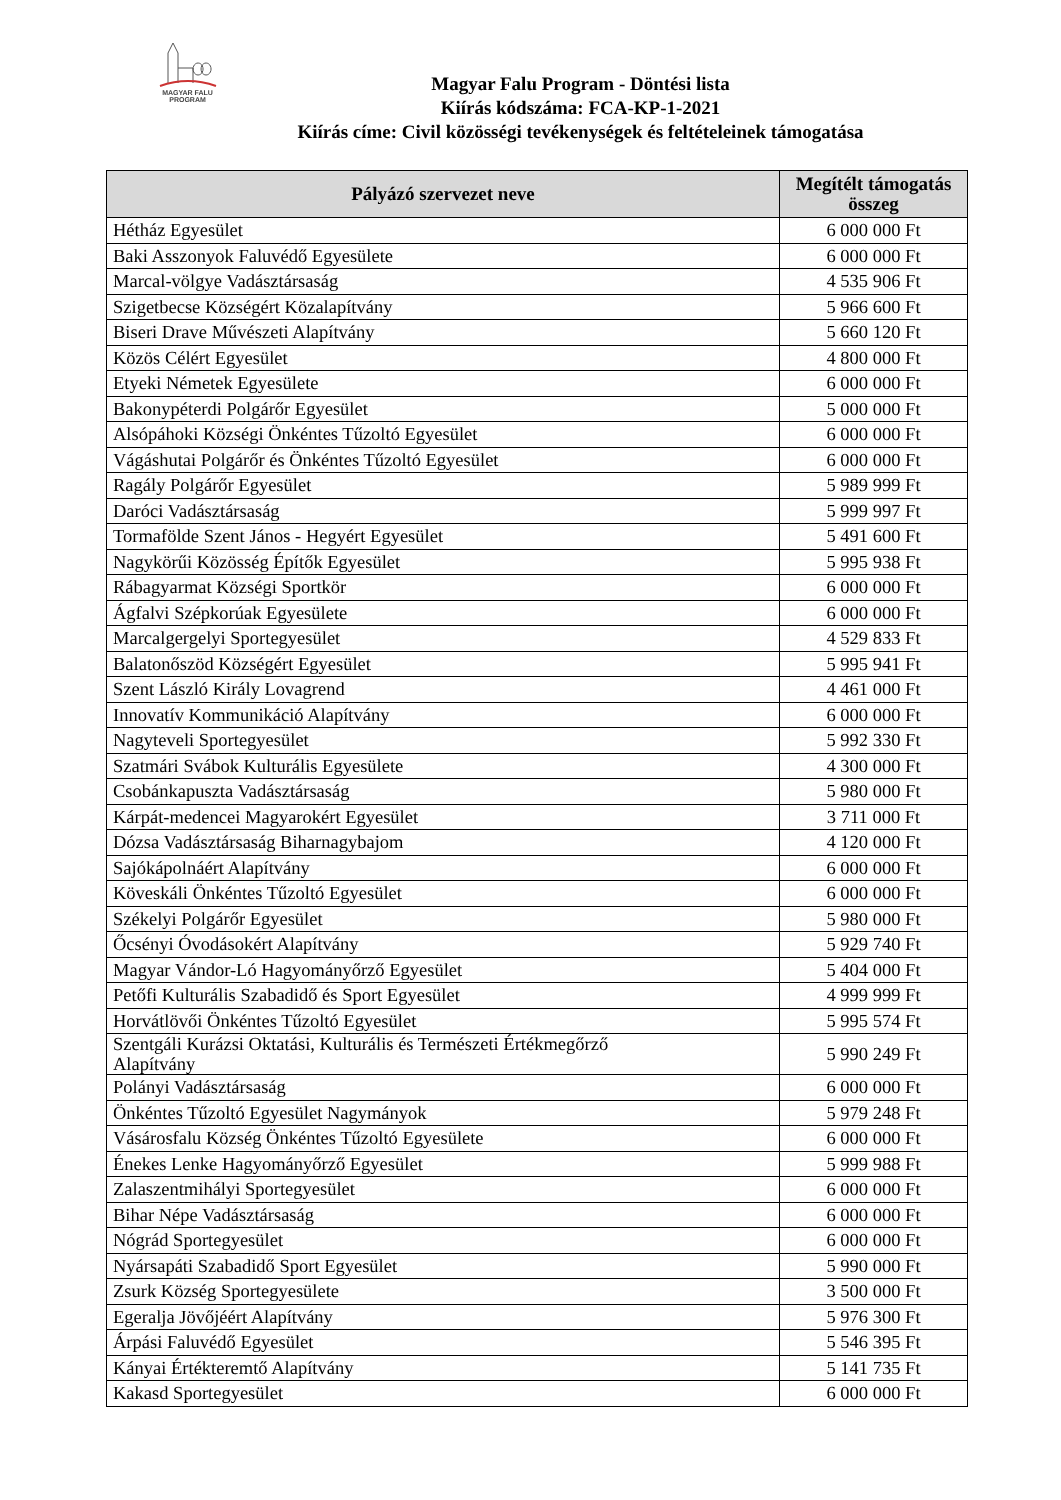MAGYAR FALU PROGRAM
Magyar Falu Program - Döntési lista
Kiírás kódszáma: FCA-KP-1-2021
Kiírás címe: Civil közösségi tevékenységek és feltételeinek támogatása
| Pályázó szervezet neve | Megítélt támogatás összeg |
| --- | --- |
| Hétház Egyesület | 6 000 000 Ft |
| Baki Asszonyok Faluvédő Egyesülete | 6 000 000 Ft |
| Marcal-völgye Vadásztársaság | 4 535 906 Ft |
| Szigetbecse Községért Közalapítvány | 5 966 600 Ft |
| Biseri Drave Művészeti Alapítvány | 5 660 120 Ft |
| Közös Célért Egyesület | 4 800 000 Ft |
| Etyeki Németek Egyesülete | 6 000 000 Ft |
| Bakonypéterdi Polgárőr Egyesület | 5 000 000 Ft |
| Alsópáhoki Községi Önkéntes Tűzoltó Egyesület | 6 000 000 Ft |
| Vágáshutai Polgárőr és Önkéntes Tűzoltó Egyesület | 6 000 000 Ft |
| Ragály Polgárőr Egyesület | 5 989 999 Ft |
| Daróci Vadásztársaság | 5 999 997 Ft |
| Tormafölde Szent János - Hegyért Egyesület | 5 491 600 Ft |
| Nagykörűi Közösség Építők Egyesület | 5 995 938 Ft |
| Rábagyarmat Községi Sportkör | 6 000 000 Ft |
| Ágfalvi Szépkorúak Egyesülete | 6 000 000 Ft |
| Marcalgergelyi Sportegyesület | 4 529 833 Ft |
| Balatonőszöd Községért Egyesület | 5 995 941 Ft |
| Szent László Király Lovagrend | 4 461 000 Ft |
| Innovatív Kommunikáció Alapítvány | 6 000 000 Ft |
| Nagyteveli Sportegyesület | 5 992 330 Ft |
| Szatmári Svábok Kulturális Egyesülete | 4 300 000 Ft |
| Csobánkapuszta Vadásztársaság | 5 980 000 Ft |
| Kárpát-medencei Magyarokért Egyesület | 3 711 000 Ft |
| Dózsa Vadásztársaság Biharnagybajom | 4 120 000 Ft |
| Sajókápolnáért Alapítvány | 6 000 000 Ft |
| Köveskáli Önkéntes Tűzoltó Egyesület | 6 000 000 Ft |
| Székelyi Polgárőr Egyesület | 5 980 000 Ft |
| Őcsényi Óvodásokért Alapítvány | 5 929 740 Ft |
| Magyar Vándor-Ló Hagyományőrző Egyesület | 5 404 000 Ft |
| Petőfi Kulturális Szabadidő és Sport Egyesület | 4 999 999 Ft |
| Horvátlövői Önkéntes Tűzoltó Egyesület | 5 995 574 Ft |
| Szentgáli Kurázsi Oktatási, Kulturális és Természeti Értékmegőrző Alapítvány | 5 990 249 Ft |
| Polányi Vadásztársaság | 6 000 000 Ft |
| Önkéntes Tűzoltó Egyesület Nagymányok | 5 979 248 Ft |
| Vásárosfalu Község Önkéntes Tűzoltó Egyesülete | 6 000 000 Ft |
| Énekes Lenke Hagyományőrző Egyesület | 5 999 988 Ft |
| Zalaszentmihályi Sportegyesület | 6 000 000 Ft |
| Bihar Népe Vadásztársaság | 6 000 000 Ft |
| Nógrád Sportegyesület | 6 000 000 Ft |
| Nyársapáti Szabadidő Sport Egyesület | 5 990 000 Ft |
| Zsurk Község Sportegyesülete | 3 500 000 Ft |
| Egeralja Jövőjéért Alapítvány | 5 976 300 Ft |
| Árpási Faluvédő Egyesület | 5 546 395 Ft |
| Kányai Értékteremtő Alapítvány | 5 141 735 Ft |
| Kakasd Sportegyesület | 6 000 000 Ft |